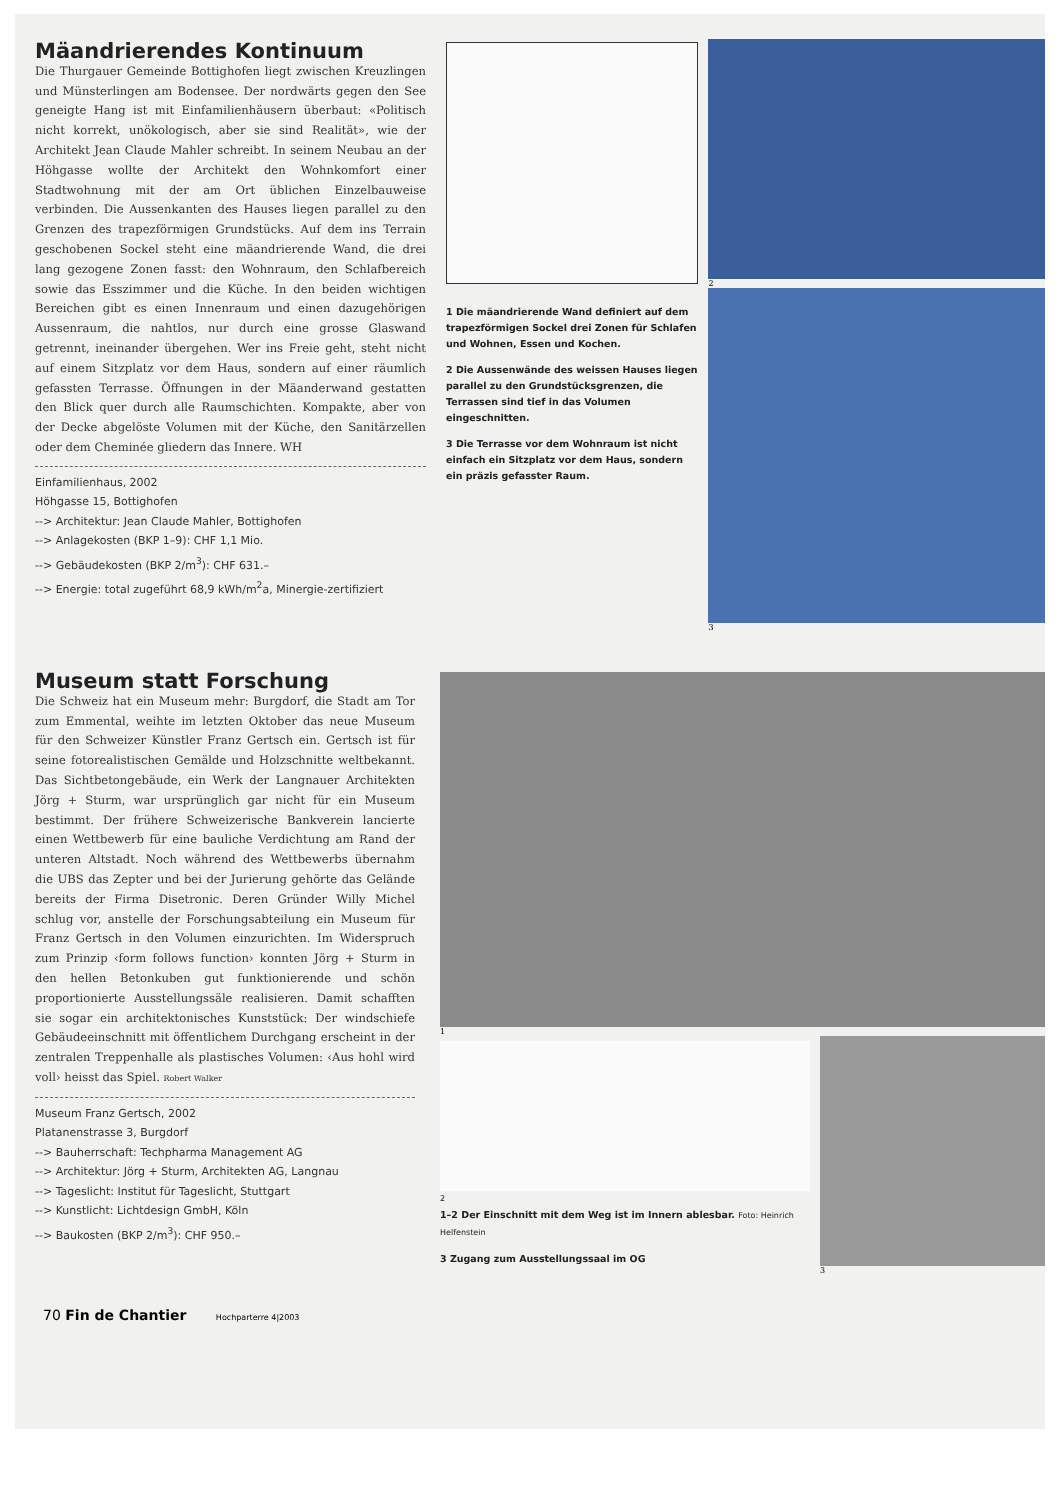Mäandrierendes Kontinuum
Die Thurgauer Gemeinde Bottighofen liegt zwischen Kreuzlingen und Münsterlingen am Bodensee. Der nordwärts gegen den See geneigte Hang ist mit Einfamilienhäusern überbaut: «Politisch nicht korrekt, unökologisch, aber sie sind Realität», wie der Architekt Jean Claude Mahler schreibt. In seinem Neubau an der Höhgasse wollte der Architekt den Wohnkomfort einer Stadtwohnung mit der am Ort üblichen Einzelbauweise verbinden. Die Aussenkanten des Hauses liegen parallel zu den Grenzen des trapezförmigen Grundstücks. Auf dem ins Terrain geschobenen Sockel steht eine mäandrierende Wand, die drei lang gezogene Zonen fasst: den Wohnraum, den Schlafbereich sowie das Esszimmer und die Küche. In den beiden wichtigen Bereichen gibt es einen Innenraum und einen dazugehörigen Aussenraum, die nahtlos, nur durch eine grosse Glaswand getrennt, ineinander übergehen. Wer ins Freie geht, steht nicht auf einem Sitzplatz vor dem Haus, sondern auf einer räumlich gefassten Terrasse. Öffnungen in der Mäanderwand gestatten den Blick quer durch alle Raumschichten. Kompakte, aber von der Decke abgelöste Volumen mit der Küche, den Sanitärzellen oder dem Cheminée gliedern das Innere. WH
Einfamilienhaus, 2002
Höhgasse 15, Bottighofen
--> Architektur: Jean Claude Mahler, Bottighofen
--> Anlagekosten (BKP 1–9): CHF 1,1 Mio.
--> Gebäudekosten (BKP 2/m<sup>3</sup>): CHF 631.–
--> Energie: total zugeführt 68,9 kWh/m<sup>2</sup>a, Minergie-zertifiziert
1 Die mäandrierende Wand definiert auf dem trapezförmigen Sockel drei Zonen für Schlafen und Wohnen, Essen und Kochen.
2 Die Aussenwände des weissen Hauses liegen parallel zu den Grundstücksgrenzen, die Terrassen sind tief in das Volumen eingeschnitten.
3 Die Terrasse vor dem Wohnraum ist nicht einfach ein Sitzplatz vor dem Haus, sondern ein präzis gefasster Raum.
2
3
Museum statt Forschung
Die Schweiz hat ein Museum mehr: Burgdorf, die Stadt am Tor zum Emmental, weihte im letzten Oktober das neue Museum für den Schweizer Künstler Franz Gertsch ein. Gertsch ist für seine fotorealistischen Gemälde und Holzschnitte weltbekannt. Das Sichtbetongebäude, ein Werk der Langnauer Architekten Jörg + Sturm, war ursprünglich gar nicht für ein Museum bestimmt. Der frühere Schweizerische Bankverein lancierte einen Wettbewerb für eine bauliche Verdichtung am Rand der unteren Altstadt. Noch während des Wettbewerbs übernahm die UBS das Zepter und bei der Jurierung gehörte das Gelände bereits der Firma Disetronic. Deren Gründer Willy Michel schlug vor, anstelle der Forschungsabteilung ein Museum für Franz Gertsch in den Volumen einzurichten. Im Widerspruch zum Prinzip ‹form follows function› konnten Jörg + Sturm in den hellen Betonkuben gut funktionierende und schön proportionierte Ausstellungssäle realisieren. Damit schafften sie sogar ein architektonisches Kunststück: Der windschiefe Gebäudeeinschnitt mit öffentlichem Durchgang erscheint in der zentralen Treppenhalle als plastisches Volumen: ‹Aus hohl wird voll› heisst das Spiel. Robert Walker
Museum Franz Gertsch, 2002
Platanenstrasse 3, Burgdorf
--> Bauherrschaft: Techpharma Management AG
--> Architektur: Jörg + Sturm, Architekten AG, Langnau
--> Tageslicht: Institut für Tageslicht, Stuttgart
--> Kunstlicht: Lichtdesign GmbH, Köln
--> Baukosten (BKP 2/m<sup>3</sup>): CHF 950.–
1
2
1–2 Der Einschnitt mit dem Weg ist im Innern ablesbar. Foto: Heinrich Helfenstein
3 Zugang zum Ausstellungssaal im OG
3
70 Fin de Chantier Hochparterre 4|2003